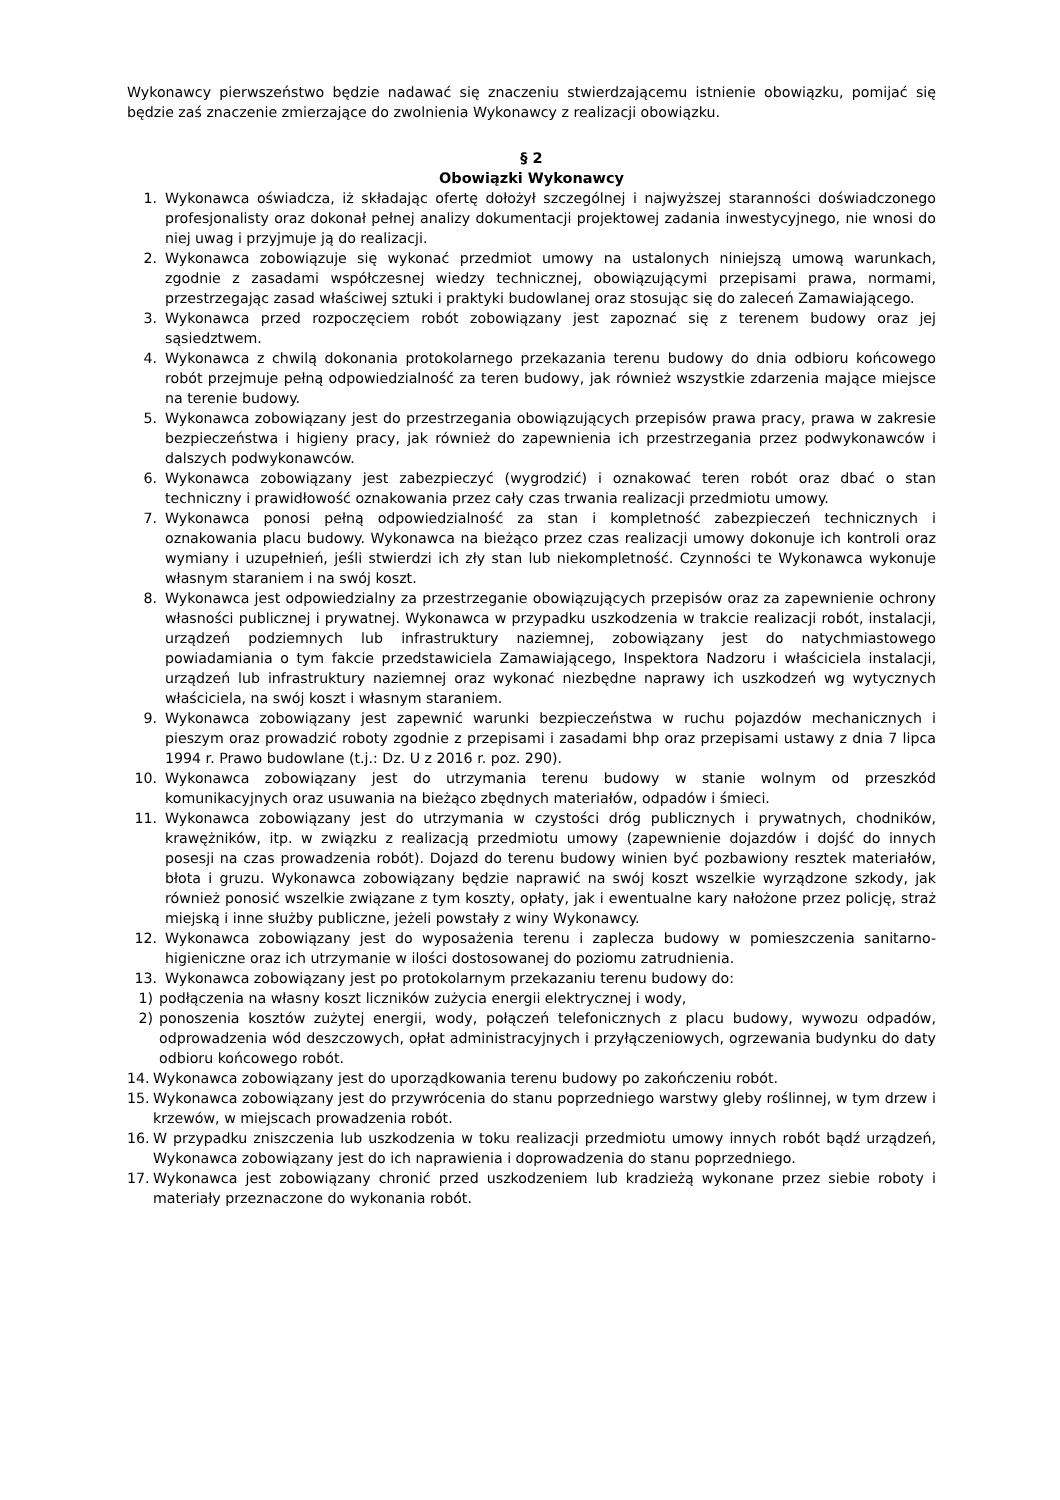Wykonawcy pierwszeństwo będzie nadawać się znaczeniu stwierdzającemu istnienie obowiązku, pomijać się będzie zaś znaczenie zmierzające do zwolnienia Wykonawcy z realizacji obowiązku.
§ 2
Obowiązki Wykonawcy
1. Wykonawca oświadcza, iż składając ofertę dołożył szczególnej i najwyższej staranności doświadczonego profesjonalisty oraz dokonał pełnej analizy dokumentacji projektowej zadania inwestycyjnego, nie wnosi do niej uwag i przyjmuje ją do realizacji.
2. Wykonawca zobowiązuje się wykonać przedmiot umowy na ustalonych niniejszą umową warunkach, zgodnie z zasadami współczesnej wiedzy technicznej, obowiązującymi przepisami prawa, normami, przestrzegając zasad właściwej sztuki i praktyki budowlanej oraz stosując się do zaleceń Zamawiającego.
3. Wykonawca przed rozpoczęciem robót zobowiązany jest zapoznać się z terenem budowy oraz jej sąsiedztwem.
4. Wykonawca z chwilą dokonania protokolarnego przekazania terenu budowy do dnia odbioru końcowego robót przejmuje pełną odpowiedzialność za teren budowy, jak również wszystkie zdarzenia mające miejsce na terenie budowy.
5. Wykonawca zobowiązany jest do przestrzegania obowiązujących przepisów prawa pracy, prawa w zakresie bezpieczeństwa i higieny pracy, jak również do zapewnienia ich przestrzegania przez podwykonawców i dalszych podwykonawców.
6. Wykonawca zobowiązany jest zabezpieczyć (wygrodzić) i oznakować teren robót oraz dbać o stan techniczny i prawidłowość oznakowania przez cały czas trwania realizacji przedmiotu umowy.
7. Wykonawca ponosi pełną odpowiedzialność za stan i kompletność zabezpieczeń technicznych i oznakowania placu budowy. Wykonawca na bieżąco przez czas realizacji umowy dokonuje ich kontroli oraz wymiany i uzupełnień, jeśli stwierdzi ich zły stan lub niekompletność. Czynności te Wykonawca wykonuje własnym staraniem i na swój koszt.
8. Wykonawca jest odpowiedzialny za przestrzeganie obowiązujących przepisów oraz za zapewnienie ochrony własności publicznej i prywatnej. Wykonawca w przypadku uszkodzenia w trakcie realizacji robót, instalacji, urządzeń podziemnych lub infrastruktury naziemnej, zobowiązany jest do natychmiastowego powiadamiania o tym fakcie przedstawiciela Zamawiającego, Inspektora Nadzoru i właściciela instalacji, urządzeń lub infrastruktury naziemnej oraz wykonać niezbędne naprawy ich uszkodzeń wg wytycznych właściciela, na swój koszt i własnym staraniem.
9. Wykonawca zobowiązany jest zapewnić warunki bezpieczeństwa w ruchu pojazdów mechanicznych i pieszym oraz prowadzić roboty zgodnie z przepisami i zasadami bhp oraz przepisami ustawy z dnia 7 lipca 1994 r. Prawo budowlane (t.j.: Dz. U z 2016 r. poz. 290).
10. Wykonawca zobowiązany jest do utrzymania terenu budowy w stanie wolnym od przeszkód komunikacyjnych oraz usuwania na bieżąco zbędnych materiałów, odpadów i śmieci.
11. Wykonawca zobowiązany jest do utrzymania w czystości dróg publicznych i prywatnych, chodników, krawężników, itp. w związku z realizacją przedmiotu umowy (zapewnienie dojazdów i dojść do innych posesji na czas prowadzenia robót). Dojazd do terenu budowy winien być pozbawiony resztek materiałów, błota i gruzu. Wykonawca zobowiązany będzie naprawić na swój koszt wszelkie wyrządzone szkody, jak również ponosić wszelkie związane z tym koszty, opłaty, jak i ewentualne kary nałożone przez policję, straż miejską i inne służby publiczne, jeżeli powstały z winy Wykonawcy.
12. Wykonawca zobowiązany jest do wyposażenia terenu i zaplecza budowy w pomieszczenia sanitarno- higieniczne oraz ich utrzymanie w ilości dostosowanej do poziomu zatrudnienia.
13. Wykonawca zobowiązany jest po protokolarnym przekazaniu terenu budowy do:
1) podłączenia na własny koszt liczników zużycia energii elektrycznej i wody,
2) ponoszenia kosztów zużytej energii, wody, połączeń telefonicznych z placu budowy, wywozu odpadów, odprowadzenia wód deszczowych, opłat administracyjnych i przyłączeniowych, ogrzewania budynku do daty odbioru końcowego robót.
14. Wykonawca zobowiązany jest do uporządkowania terenu budowy po zakończeniu robót.
15. Wykonawca zobowiązany jest do przywrócenia do stanu poprzedniego warstwy gleby roślinnej, w tym drzew i krzewów, w miejscach prowadzenia robót.
16. W przypadku zniszczenia lub uszkodzenia w toku realizacji przedmiotu umowy innych robót bądź urządzeń, Wykonawca zobowiązany jest do ich naprawienia i doprowadzenia do stanu poprzedniego.
17. Wykonawca jest zobowiązany chronić przed uszkodzeniem lub kradzieżą wykonane przez siebie roboty i materiały przeznaczone do wykonania robót.